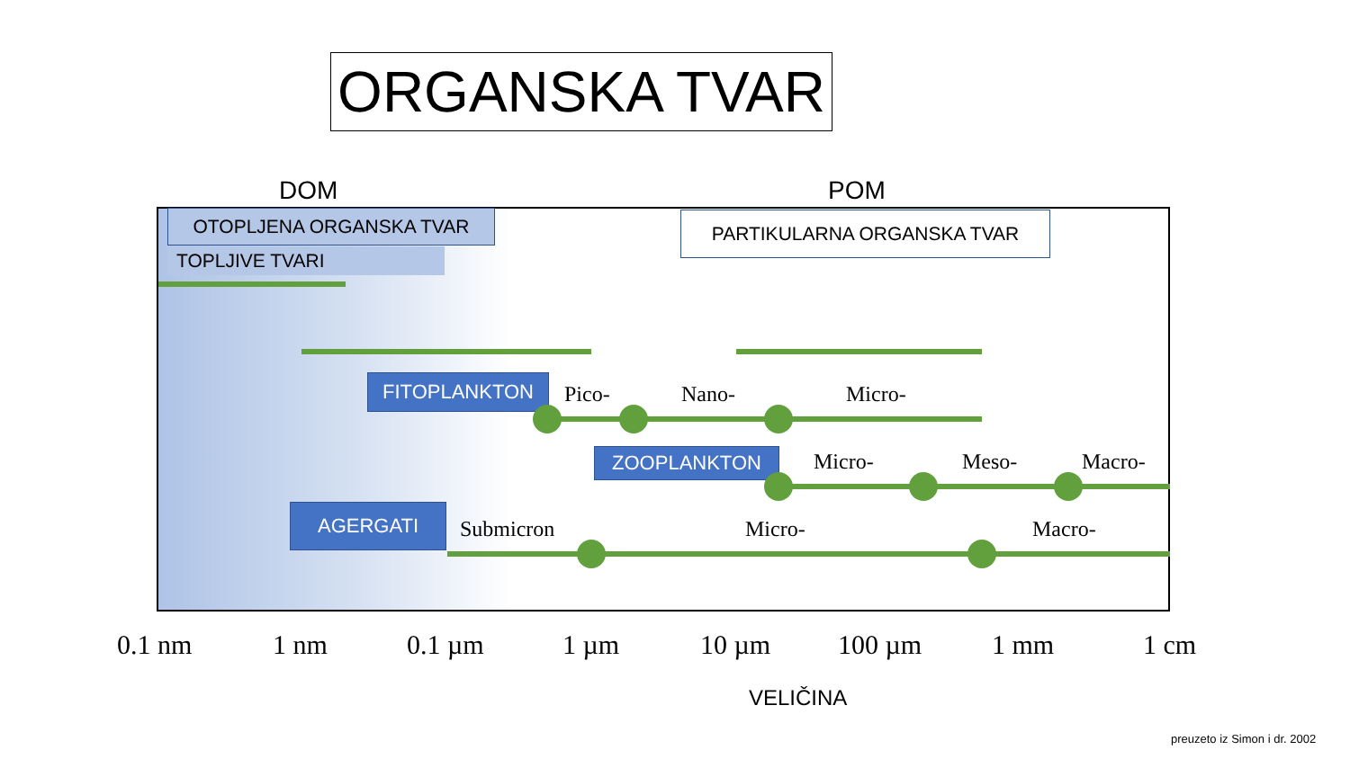ORGANSKA TVAR
DOM POM
OTOPLJENA ORGANSKA TVAR
TOPLJIVE TVARI
PARTIKULARNA ORGANSKA TVAR
FITOPLANKTON Pico- Nano- Micro-
ZOOPLANKTON Micro- Meso- Macro-
AGERGATI
Submicron Micro- Macro-
0.1 nm 1 nm 0.1 µm 1 µm 10 µm 100 µm 1 mm 1 cm
VELIČINA
preuzeto iz Simon i dr. 2002